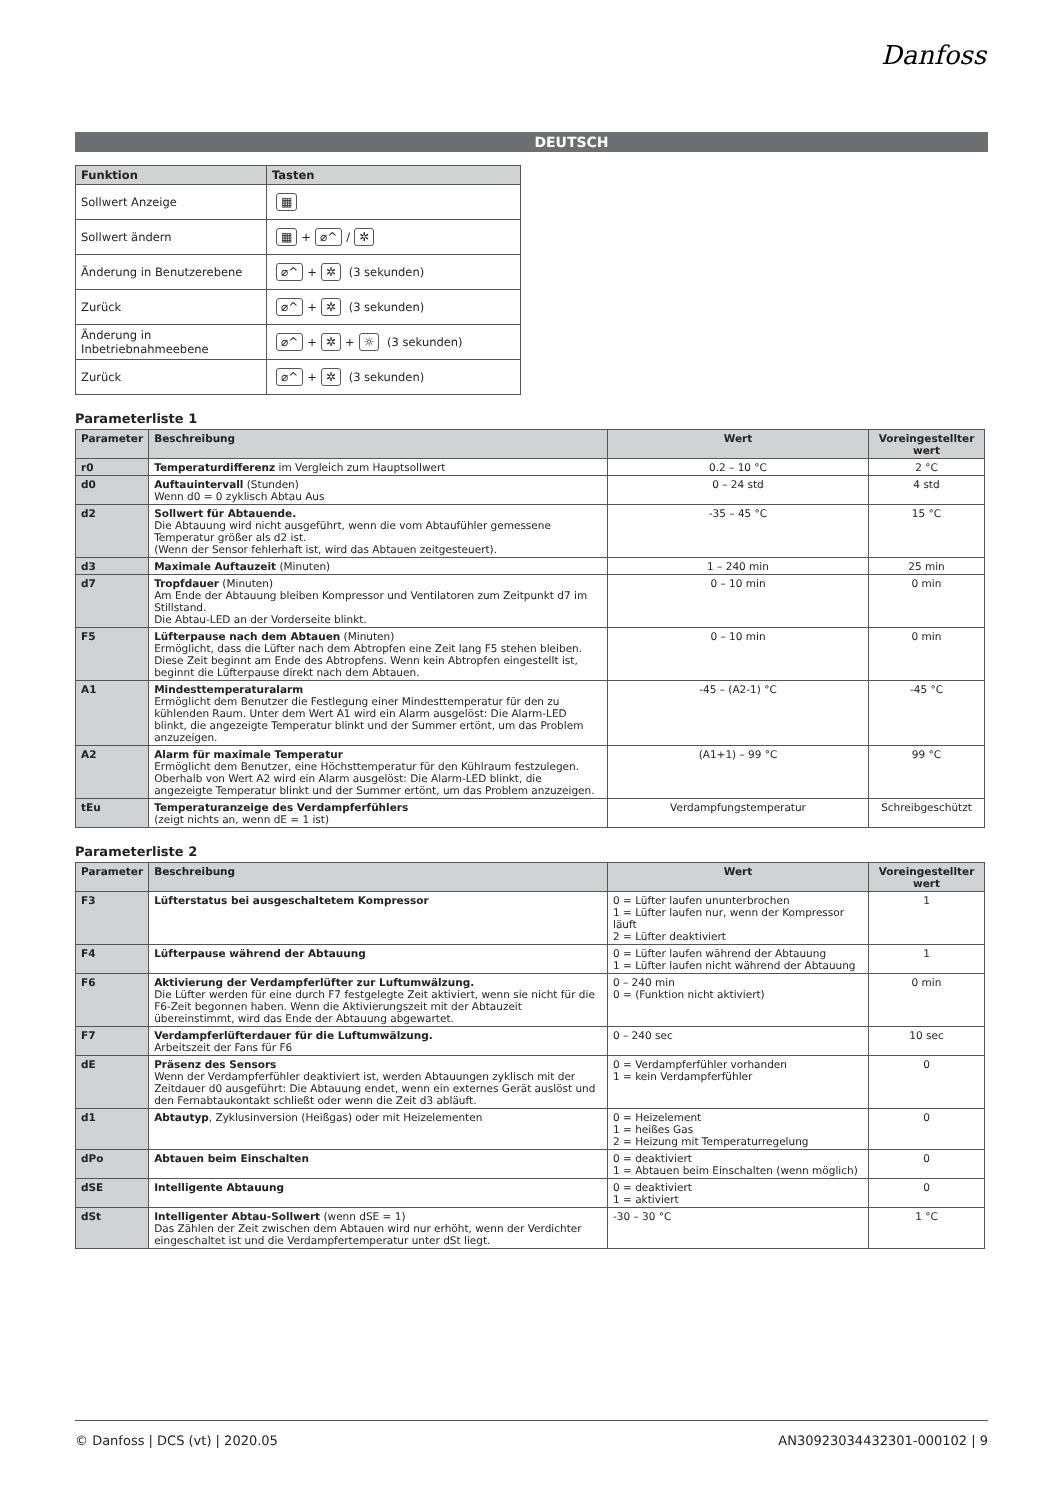Danfoss
DEUTSCH
| Funktion | Tasten |
| --- | --- |
| Sollwert Anzeige | ▦ |
| Sollwert ändern | ▦ + ⌀^ / ✲ |
| Änderung in Benutzerebene | ⌀^ + ✲ (3 sekunden) |
| Zurück | ⌀^ + ✲ (3 sekunden) |
| Änderung in Inbetriebnahmeebene | ⌀^ + ✲ + ☼ (3 sekunden) |
| Zurück | ⌀^ + ✲ (3 sekunden) |
Parameterliste 1
| Parameter | Beschreibung | Wert | Voreingestellter wert |
| --- | --- | --- | --- |
| r0 | Temperaturdifferenz im Vergleich zum Hauptsollwert | 0.2 – 10 °C | 2 °C |
| d0 | Auftauintervall (Stunden) Wenn d0 = 0 zyklisch Abtau Aus | 0 – 24 std | 4 std |
| d2 | Sollwert für Abtauende. Die Abtauung wird nicht ausgeführt, wenn die vom Abtaufühler gemessene Temperatur größer als d2 ist. (Wenn der Sensor fehlerhaft ist, wird das Abtauen zeitgesteuert). | -35 – 45 °C | 15 °C |
| d3 | Maximale Auftauzeit (Minuten) | 1 – 240 min | 25 min |
| d7 | Tropfdauer (Minuten) Am Ende der Abtauung bleiben Kompressor und Ventilatoren zum Zeitpunkt d7 im Stillstand. Die Abtau-LED an der Vorderseite blinkt. | 0 – 10 min | 0 min |
| F5 | Lüfterpause nach dem Abtauen (Minuten) Ermöglicht, dass die Lüfter nach dem Abtropfen eine Zeit lang F5 stehen bleiben. Diese Zeit beginnt am Ende des Abtropfens. Wenn kein Abtropfen eingestellt ist, beginnt die Lüfterpause direkt nach dem Abtauen. | 0 – 10 min | 0 min |
| A1 | Mindesttemperaturalarm Ermöglicht dem Benutzer die Festlegung einer Mindesttemperatur für den zu kühlenden Raum. Unter dem Wert A1 wird ein Alarm ausgelöst: Die Alarm-LED blinkt, die angezeigte Temperatur blinkt und der Summer ertönt, um das Problem anzuzeigen. | -45 – (A2-1) °C | -45 °C |
| A2 | Alarm für maximale Temperatur Ermöglicht dem Benutzer, eine Höchsttemperatur für den Kühlraum festzulegen. Oberhalb von Wert A2 wird ein Alarm ausgelöst: Die Alarm-LED blinkt, die angezeigte Temperatur blinkt und der Summer ertönt, um das Problem anzuzeigen. | (A1+1) – 99 °C | 99 °C |
| tEu | Temperaturanzeige des Verdampferfühlers (zeigt nichts an, wenn dE = 1 ist) | Verdampfungstemperatur | Schreibgeschützt |
Parameterliste 2
| Parameter | Beschreibung | Wert | Voreingestellter wert |
| --- | --- | --- | --- |
| F3 | Lüfterstatus bei ausgeschaltetem Kompressor | 0 = Lüfter laufen ununterbrochen 1 = Lüfter laufen nur, wenn der Kompressor läuft 2 = Lüfter deaktiviert | 1 |
| F4 | Lüfterpause während der Abtauung | 0 = Lüfter laufen während der Abtauung 1 = Lüfter laufen nicht während der Abtauung | 1 |
| F6 | Aktivierung der Verdampferlüfter zur Luftumwälzung. Die Lüfter werden für eine durch F7 festgelegte Zeit aktiviert, wenn sie nicht für die F6-Zeit begonnen haben. Wenn die Aktivierungszeit mit der Abtauzeit übereinstimmt, wird das Ende der Abtauung abgewartet. | 0 – 240 min 0 = (Funktion nicht aktiviert) | 0 min |
| F7 | Verdampferlüfterdauer für die Luftumwälzung. Arbeitszeit der Fans für F6 | 0 – 240 sec | 10 sec |
| dE | Präsenz des Sensors Wenn der Verdampferfühler deaktiviert ist, werden Abtauungen zyklisch mit der Zeitdauer d0 ausgeführt: Die Abtauung endet, wenn ein externes Gerät auslöst und den Fernabtaukontakt schließt oder wenn die Zeit d3 abläuft. | 0 = Verdampferfühler vorhanden 1 = kein Verdampferfühler | 0 |
| d1 | Abtautyp , Zyklusinversion (Heißgas) oder mit Heizelementen | 0 = Heizelement 1 = heißes Gas 2 = Heizung mit Temperaturregelung | 0 |
| dPo | Abtauen beim Einschalten | 0 = deaktiviert 1 = Abtauen beim Einschalten (wenn möglich) | 0 |
| dSE | Intelligente Abtauung | 0 = deaktiviert 1 = aktiviert | 0 |
| dSt | Intelligenter Abtau-Sollwert (wenn dSE = 1) Das Zählen der Zeit zwischen dem Abtauen wird nur erhöht, wenn der Verdichter eingeschaltet ist und die Verdampfertemperatur unter dSt liegt. | -30 – 30 °C | 1 °C |
© Danfoss | DCS (vt) | 2020.05 AN30923034432301-000102 | 9